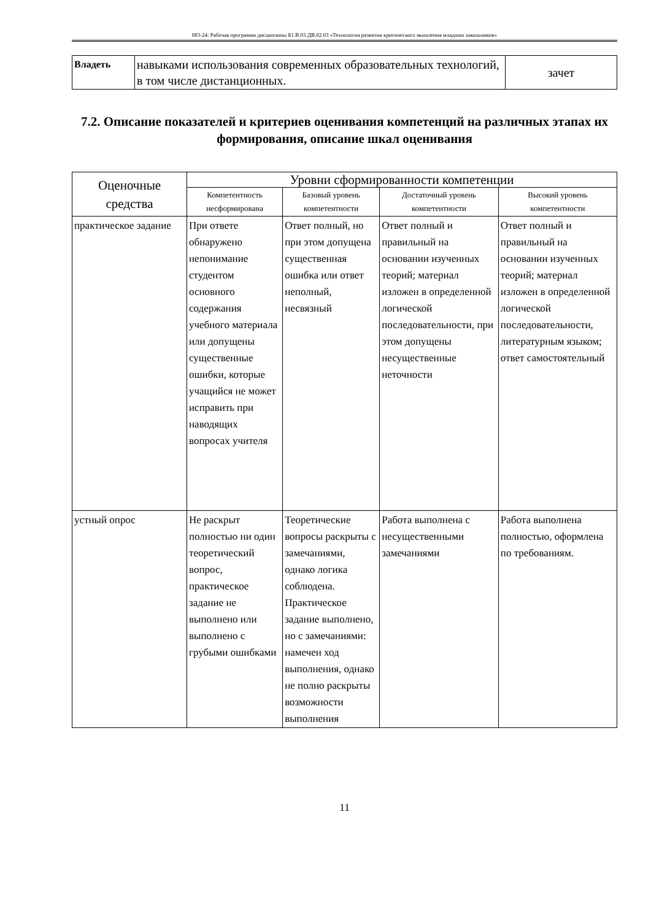НО-24: Рабочая программа дисциплины Б1.В.03.ДВ.02.03 «Технология развития критического мышления младших школьников»
| Владеть | навыками использования современных образовательных технологий, в том числе дистанционных. | зачет |
7.2. Описание показателей и критериев оценивания компетенций на различных этапах их формирования, описание шкал оценивания
| Оценочные средства | Уровни сформированности компетенции | | | |
| --- | --- | --- | --- | --- |
| | Компетентность несформирована | Базовый уровень компетентности | Достаточный уровень компетентности | Высокий уровень компетентности |
| практическое задание | При ответе обнаружено непонимание студентом основного содержания учебного материала или допущены существенные ошибки, которые учащийся не может исправить при наводящих вопросах учителя | Ответ полный, но при этом допущена существенная ошибка или ответ неполный, несвязный | Ответ полный и правильный на основании изученных теорий; материал изложен в определенной логической последовательности, при этом допущены несущественные неточности | Ответ полный и правильный на основании изученных теорий; материал изложен в определенной логической последовательности, литературным языком; ответ самостоятельный |
| устный опрос | Не раскрыт полностью ни один теоретический вопрос, практическое задание не выполнено или выполнено с грубыми ошибками | Теоретические вопросы раскрыты с замечаниями, однако логика соблюдена. Практическое задание выполнено, но с замечаниями: намечен ход выполнения, однако не полно раскрыты возможности выполнения | Работа выполнена с несущественными замечаниями | Работа выполнена полностью, оформлена по требованиям. |
11